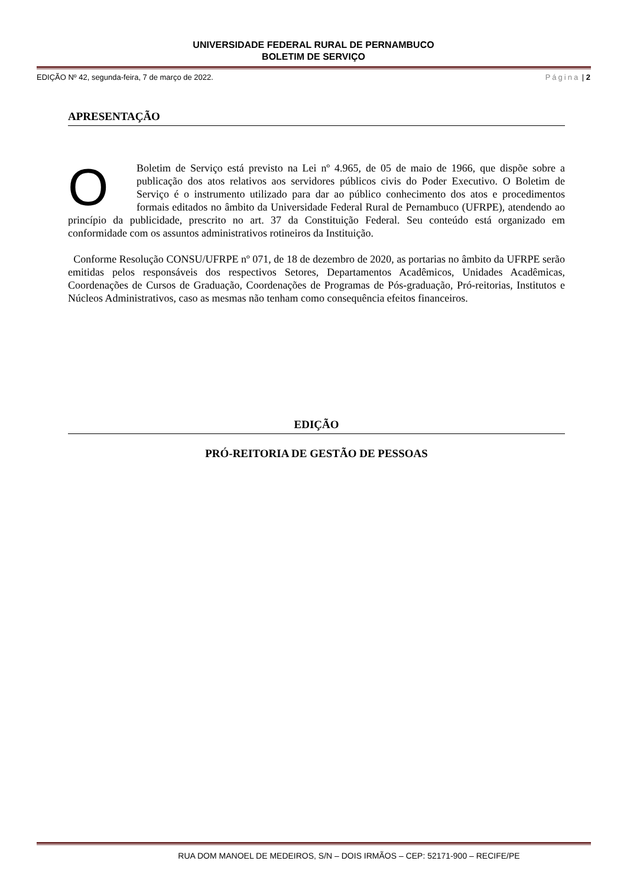UNIVERSIDADE FEDERAL RURAL DE PERNAMBUCO
BOLETIM DE SERVIÇO
EDIÇÃO Nº 42, segunda-feira, 7 de março de 2022. Página | 2
APRESENTAÇÃO
O Boletim de Serviço está previsto na Lei nº 4.965, de 05 de maio de 1966, que dispõe sobre a publicação dos atos relativos aos servidores públicos civis do Poder Executivo. O Boletim de Serviço é o instrumento utilizado para dar ao público conhecimento dos atos e procedimentos formais editados no âmbito da Universidade Federal Rural de Pernambuco (UFRPE), atendendo ao princípio da publicidade, prescrito no art. 37 da Constituição Federal. Seu conteúdo está organizado em conformidade com os assuntos administrativos rotineiros da Instituição.
Conforme Resolução CONSU/UFRPE nº 071, de 18 de dezembro de 2020, as portarias no âmbito da UFRPE serão emitidas pelos responsáveis dos respectivos Setores, Departamentos Acadêmicos, Unidades Acadêmicas, Coordenações de Cursos de Graduação, Coordenações de Programas de Pós-graduação, Pró-reitorias, Institutos e Núcleos Administrativos, caso as mesmas não tenham como consequência efeitos financeiros.
EDIÇÃO
PRÓ-REITORIA DE GESTÃO DE PESSOAS
RUA DOM MANOEL DE MEDEIROS, S/N – DOIS IRMÃOS – CEP: 52171-900 – RECIFE/PE